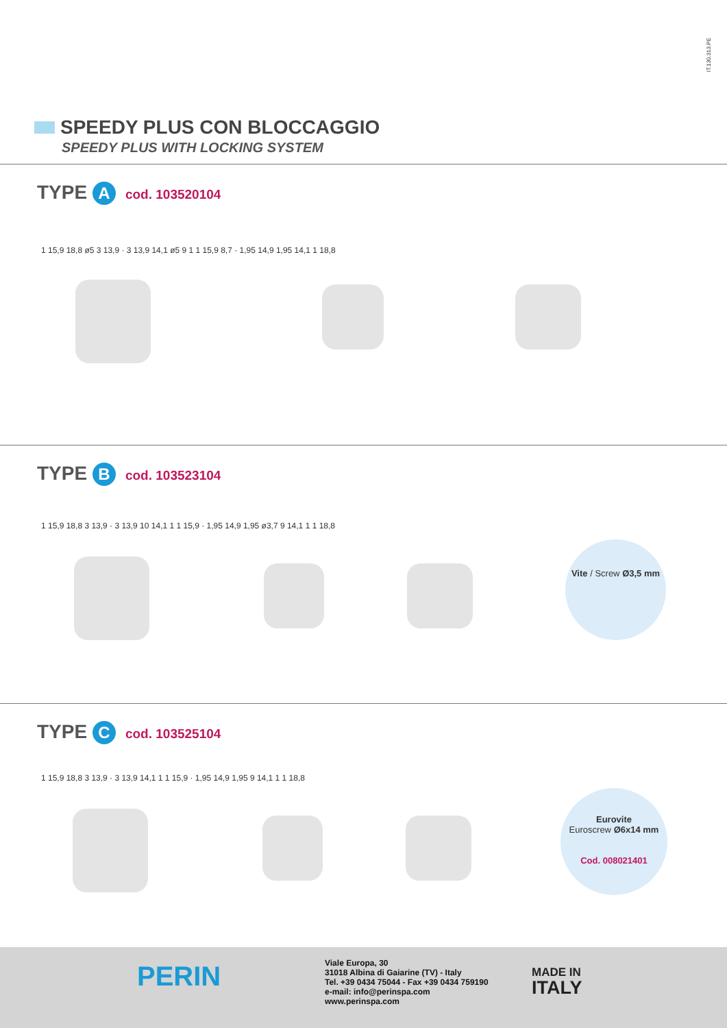IT.130.313.PE
SPEEDY PLUS CON BLOCCAGGIO
SPEEDY PLUS WITH LOCKING SYSTEM
TYPE A cod. 103520104
1 15,9 18,8 ø5 3 13,9 · 3 13,9 14,1 ø5 9 1 1 15,9 8,7 · 1,95 14,9 1,95 14,1 1 18,8
TYPE B cod. 103523104
1 15,9 18,8 3 13,9 · 3 13,9 10 14,1 1 1 15,9 · 1,95 14,9 1,95 ø3,7 9 14,1 1 1 18,8
Vite / Screw Ø3,5 mm
TYPE C cod. 103525104
1 15,9 18,8 3 13,9 · 3 13,9 14,1 1 1 15,9 · 1,95 14,9 1,95 9 14,1 1 1 18,8
Eurovite
Euroscrew Ø6x14 mm
Cod. 008021401
PERIN
Viale Europa, 30
31018 Albina di Gaiarine (TV) - Italy
Tel. +39 0434 75044 - Fax +39 0434 759190
e-mail: info@perinspa.com
www.perinspa.com
MADE IN
ITALY